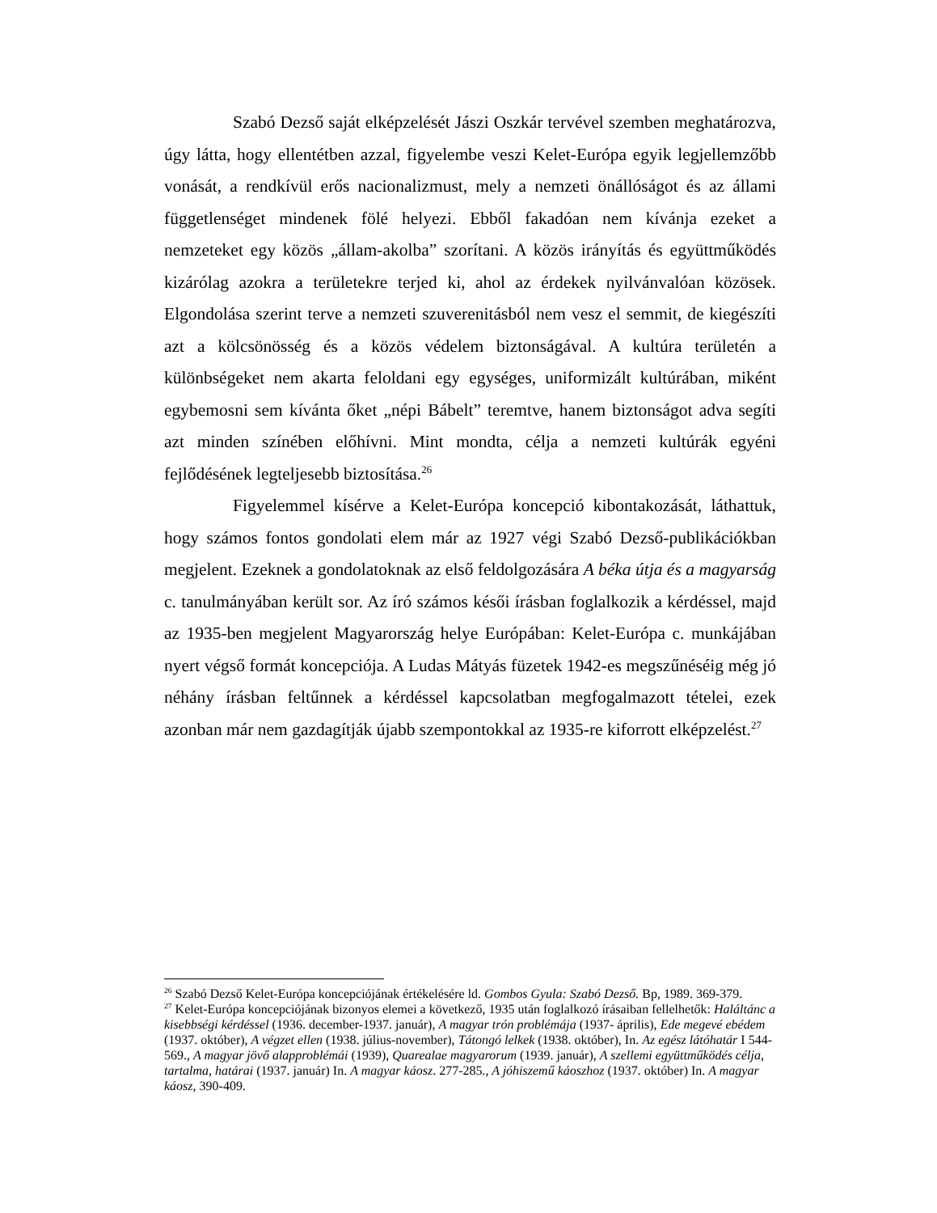Szabó Dezső saját elképzelését Jászi Oszkár tervével szemben meghatározva, úgy látta, hogy ellentétben azzal, figyelembe veszi Kelet-Európa egyik legjellemzőbb vonását, a rendkívül erős nacionalizmust, mely a nemzeti önállóságot és az állami függetlenséget mindenek fölé helyezi. Ebből fakadóan nem kívánja ezeket a nemzeteket egy közös „állam-akolba” szorítani. A közös irányítás és együttműködés kizárólag azokra a területekre terjed ki, ahol az érdekek nyilvánvalóan közösek. Elgondolása szerint terve a nemzeti szuverenitásból nem vesz el semmit, de kiegészíti azt a kölcsönösség és a közös védelem biztonságával. A kultúra területén a különbségeket nem akarta feloldani egy egységes, uniformizált kultúrában, miként egybemosni sem kívánta őket „népi Bábelt” teremtve, hanem biztonságot adva segíti azt minden színében előhívni. Mint mondta, célja a nemzeti kultúrák egyéni fejlődésének legteljesebb biztosítása.<sup>26</sup>
Figyelemmel kísérve a Kelet-Európa koncepció kibontakozását, láthattuk, hogy számos fontos gondolati elem már az 1927 végi Szabó Dezső-publikációkban megjelent. Ezeknek a gondolatoknak az első feldolgozására A béka útja és a magyarság c. tanulmányában került sor. Az író számos késői írásban foglalkozik a kérdéssel, majd az 1935-ben megjelent Magyarország helye Európában: Kelet-Európa c. munkájában nyert végső formát koncepciója. A Ludas Mátyás füzetek 1942-es megszűnéséig még jó néhány írásban feltűnnek a kérdéssel kapcsolatban megfogalmazott tételei, ezek azonban már nem gazdagítják újabb szempontokkal az 1935-re kiforrott elképzelést.<sup>27</sup>
<sup>26</sup> Szabó Dezső Kelet-Európa koncepciójának értékelésére ld. Gombos Gyula: Szabó Dezső. Bp, 1989. 369-379.
<sup>27</sup> Kelet-Európa koncepciójának bizonyos elemei a következő, 1935 után foglalkozó írásaiban fellelhetők: Haláltánc a kisebbségi kérdéssel (1936. december-1937. január), A magyar trón problémája (1937- április), Ede megevé ebédem (1937. október), A végzet ellen (1938. július-november), Tátongó lelkek (1938. október), In. Az egész látóhatár I 544-569., A magyar jövő alapproblémái (1939), Quarealae magyarorum (1939. január), A szellemi együttműködés célja, tartalma, határai (1937. január) In. A magyar káosz. 277-285., A jóhiszemű káoszhoz (1937. október) In. A magyar káosz, 390-409.